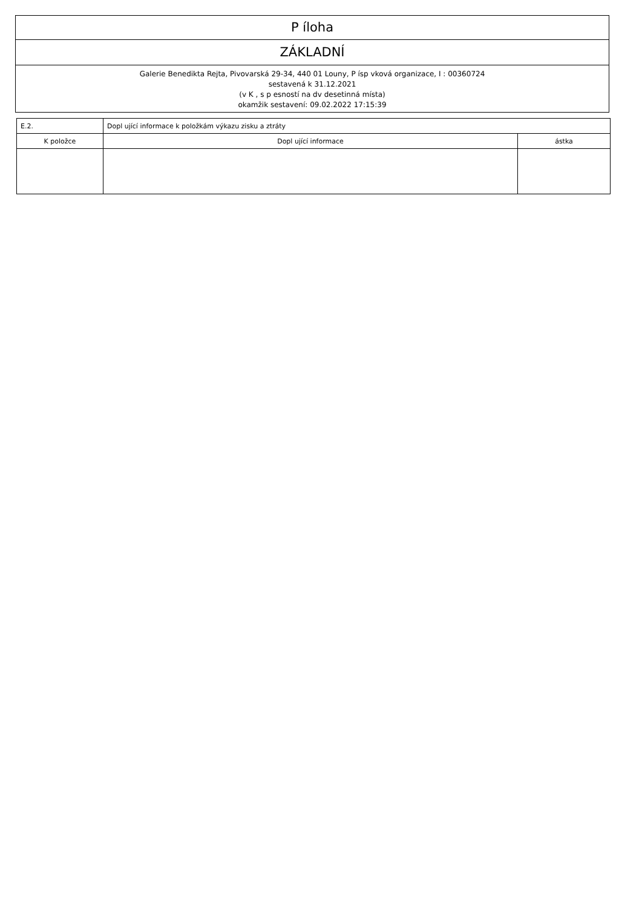P íloha
ZÁKLADNÍ
Galerie Benedikta Rejta, Pivovarská 29-34, 440 01 Louny, P ísp vková organizace, I : 00360724
sestavená k 31.12.2021
(v K , s p esností na dv desetinná místa)
okamžik sestavení: 09.02.2022 17:15:39
| E.2. | Dopl ující informace k položkám výkazu zisku a ztráty | |
| K položce | Dopl ující informace | ástka |